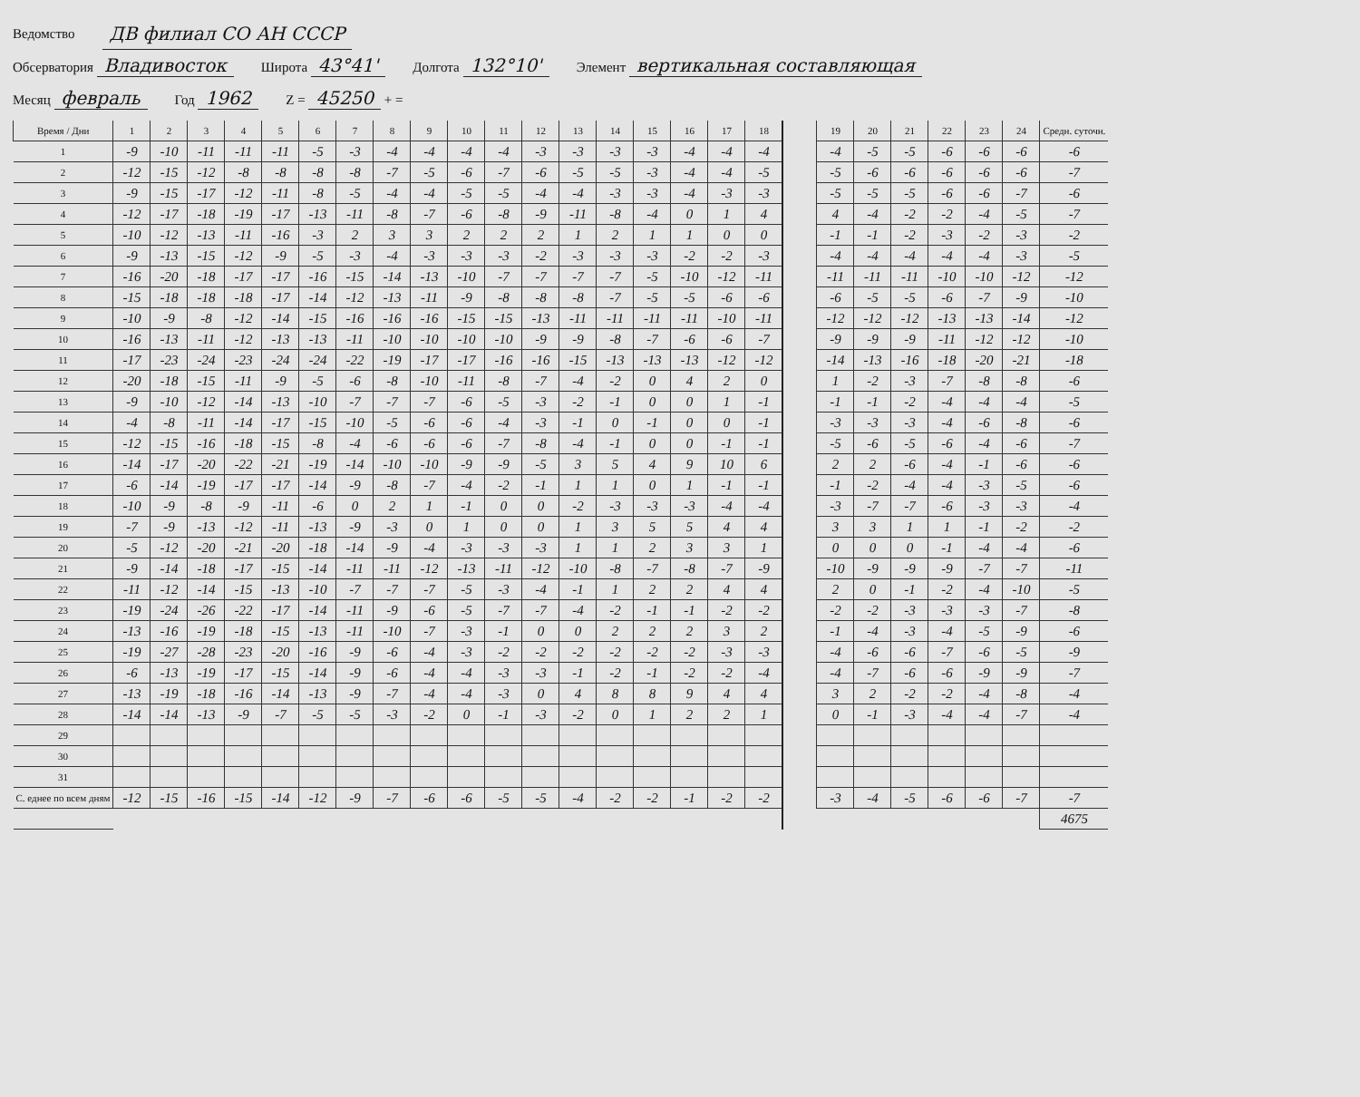Ведомство ДВ филиал СО АН СССР
Обсерватория Владивосток Широта 43°41' Долгота 132°10' Элемент вертикальная составляющая
Месяц февраль Год 1962 Z = 45250 + =
| Время / Дни | 1 | 2 | 3 | 4 | 5 | 6 | 7 | 8 | 9 | 10 | 11 | 12 | 13 | 14 | 15 | 16 | 17 | 18 | | 19 | 20 | 21 | 22 | 23 | 24 | Средн. суточн. |
| 1 | -9 | -10 | -11 | -11 | -11 | -5 | -3 | -4 | -4 | -4 | -4 | -3 | -3 | -3 | -3 | -4 | -4 | -4 | | -4 | -5 | -5 | -6 | -6 | -6 | -6 |
| 2 | -12 | -15 | -12 | -8 | -8 | -8 | -8 | -7 | -5 | -6 | -7 | -6 | -5 | -5 | -3 | -4 | -4 | -5 | | -5 | -6 | -6 | -6 | -6 | -6 | -7 |
| 3 | -9 | -15 | -17 | -12 | -11 | -8 | -5 | -4 | -4 | -5 | -5 | -4 | -4 | -3 | -3 | -4 | -3 | -3 | | -5 | -5 | -5 | -6 | -6 | -7 | -6 |
| 4 | -12 | -17 | -18 | -19 | -17 | -13 | -11 | -8 | -7 | -6 | -8 | -9 | -11 | -8 | -4 | 0 | 1 | 4 | | 4 | -4 | -2 | -2 | -4 | -5 | -7 |
| 5 | -10 | -12 | -13 | -11 | -16 | -3 | 2 | 3 | 3 | 2 | 2 | 2 | 1 | 2 | 1 | 1 | 0 | 0 | | -1 | -1 | -2 | -3 | -2 | -3 | -2 |
| 6 | -9 | -13 | -15 | -12 | -9 | -5 | -3 | -4 | -3 | -3 | -3 | -2 | -3 | -3 | -3 | -2 | -2 | -3 | | -4 | -4 | -4 | -4 | -4 | -3 | -5 |
| 7 | -16 | -20 | -18 | -17 | -17 | -16 | -15 | -14 | -13 | -10 | -7 | -7 | -7 | -7 | -5 | -10 | -12 | -11 | | -11 | -11 | -11 | -10 | -10 | -12 | -12 |
| 8 | -15 | -18 | -18 | -18 | -17 | -14 | -12 | -13 | -11 | -9 | -8 | -8 | -8 | -7 | -5 | -5 | -6 | -6 | | -6 | -5 | -5 | -6 | -7 | -9 | -10 |
| 9 | -10 | -9 | -8 | -12 | -14 | -15 | -16 | -16 | -16 | -15 | -15 | -13 | -11 | -11 | -11 | -11 | -10 | -11 | | -12 | -12 | -12 | -13 | -13 | -14 | -12 |
| 10 | -16 | -13 | -11 | -12 | -13 | -13 | -11 | -10 | -10 | -10 | -10 | -9 | -9 | -8 | -7 | -6 | -6 | -7 | | -9 | -9 | -9 | -11 | -12 | -12 | -10 |
| 11 | -17 | -23 | -24 | -23 | -24 | -24 | -22 | -19 | -17 | -17 | -16 | -16 | -15 | -13 | -13 | -13 | -12 | -12 | | -14 | -13 | -16 | -18 | -20 | -21 | -18 |
| 12 | -20 | -18 | -15 | -11 | -9 | -5 | -6 | -8 | -10 | -11 | -8 | -7 | -4 | -2 | 0 | 4 | 2 | 0 | | 1 | -2 | -3 | -7 | -8 | -8 | -6 |
| 13 | -9 | -10 | -12 | -14 | -13 | -10 | -7 | -7 | -7 | -6 | -5 | -3 | -2 | -1 | 0 | 0 | 1 | -1 | | -1 | -1 | -2 | -4 | -4 | -4 | -5 |
| 14 | -4 | -8 | -11 | -14 | -17 | -15 | -10 | -5 | -6 | -6 | -4 | -3 | -1 | 0 | -1 | 0 | 0 | -1 | | -3 | -3 | -3 | -4 | -6 | -8 | -6 |
| 15 | -12 | -15 | -16 | -18 | -15 | -8 | -4 | -6 | -6 | -6 | -7 | -8 | -4 | -1 | 0 | 0 | -1 | -1 | | -5 | -6 | -5 | -6 | -4 | -6 | -7 |
| 16 | -14 | -17 | -20 | -22 | -21 | -19 | -14 | -10 | -10 | -9 | -9 | -5 | 3 | 5 | 4 | 9 | 10 | 6 | | 2 | 2 | -6 | -4 | -1 | -6 | -6 |
| 17 | -6 | -14 | -19 | -17 | -17 | -14 | -9 | -8 | -7 | -4 | -2 | -1 | 1 | 1 | 0 | 1 | -1 | -1 | | -1 | -2 | -4 | -4 | -3 | -5 | -6 |
| 18 | -10 | -9 | -8 | -9 | -11 | -6 | 0 | 2 | 1 | -1 | 0 | 0 | -2 | -3 | -3 | -3 | -4 | -4 | | -3 | -7 | -7 | -6 | -3 | -3 | -4 |
| 19 | -7 | -9 | -13 | -12 | -11 | -13 | -9 | -3 | 0 | 1 | 0 | 0 | 1 | 3 | 5 | 5 | 4 | 4 | | 3 | 3 | 1 | 1 | -1 | -2 | -2 |
| 20 | -5 | -12 | -20 | -21 | -20 | -18 | -14 | -9 | -4 | -3 | -3 | -3 | 1 | 1 | 2 | 3 | 3 | 1 | | 0 | 0 | 0 | -1 | -4 | -4 | -6 |
| 21 | -9 | -14 | -18 | -17 | -15 | -14 | -11 | -11 | -12 | -13 | -11 | -12 | -10 | -8 | -7 | -8 | -7 | -9 | | -10 | -9 | -9 | -9 | -7 | -7 | -11 |
| 22 | -11 | -12 | -14 | -15 | -13 | -10 | -7 | -7 | -7 | -5 | -3 | -4 | -1 | 1 | 2 | 2 | 4 | 4 | | 2 | 0 | -1 | -2 | -4 | -10 | -5 |
| 23 | -19 | -24 | -26 | -22 | -17 | -14 | -11 | -9 | -6 | -5 | -7 | -7 | -4 | -2 | -1 | -1 | -2 | -2 | | -2 | -2 | -3 | -3 | -3 | -7 | -8 |
| 24 | -13 | -16 | -19 | -18 | -15 | -13 | -11 | -10 | -7 | -3 | -1 | 0 | 0 | 2 | 2 | 2 | 3 | 2 | | -1 | -4 | -3 | -4 | -5 | -9 | -6 |
| 25 | -19 | -27 | -28 | -23 | -20 | -16 | -9 | -6 | -4 | -3 | -2 | -2 | -2 | -2 | -2 | -2 | -3 | -3 | | -4 | -6 | -6 | -7 | -6 | -5 | -9 |
| 26 | -6 | -13 | -19 | -17 | -15 | -14 | -9 | -6 | -4 | -4 | -3 | -3 | -1 | -2 | -1 | -2 | -2 | -4 | | -4 | -7 | -6 | -6 | -9 | -9 | -7 |
| 27 | -13 | -19 | -18 | -16 | -14 | -13 | -9 | -7 | -4 | -4 | -3 | 0 | 4 | 8 | 8 | 9 | 4 | 4 | | 3 | 2 | -2 | -2 | -4 | -8 | -4 |
| 28 | -14 | -14 | -13 | -9 | -7 | -5 | -5 | -3 | -2 | 0 | -1 | -3 | -2 | 0 | 1 | 2 | 2 | 1 | | 0 | -1 | -3 | -4 | -4 | -7 | -4 |
| 29 | | | | | | | | | | | | | | | | | | | | | | | | | | |
| 30 | | | | | | | | | | | | | | | | | | | | | | | | | | |
| 31 | | | | | | | | | | | | | | | | | | | | | | | | | | |
| С. еднее по всем дням | -12 | -15 | -16 | -15 | -14 | -12 | -9 | -7 | -6 | -6 | -5 | -5 | -4 | -2 | -2 | -1 | -2 | -2 | | -3 | -4 | -5 | -6 | -6 | -7 | -7 |
| | | | | | | | | | | | | | | | | | | | | | | | | | | 4675 |